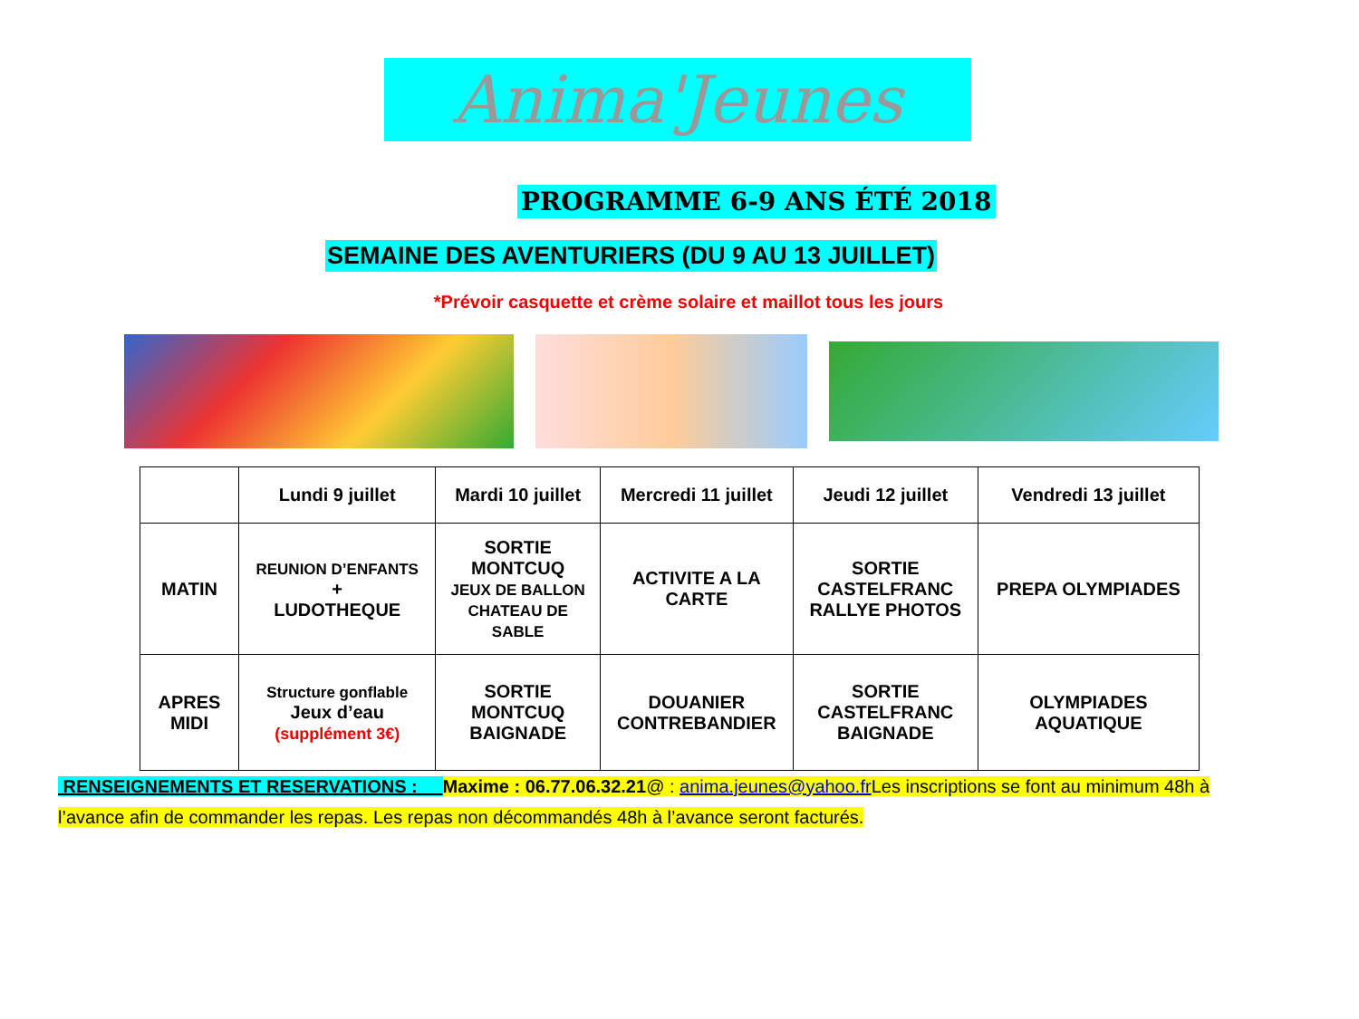Anima'Jeunes
PROGRAMME 6-9 ANS ÉTÉ 2018
SEMAINE DES AVENTURIERS (DU 9 AU 13 JUILLET)
*Prévoir casquette et crème solaire et maillot tous les jours
| | Lundi 9 juillet | Mardi 10 juillet | Mercredi 11 juillet | Jeudi 12 juillet | Vendredi 13 juillet |
| --- | --- | --- | --- | --- | --- |
| MATIN | REUNION D’ENFANTS + LUDOTHEQUE | SORTIE MONTCUQ JEUX DE BALLON CHATEAU DE SABLE | ACTIVITE A LA CARTE | SORTIE CASTELFRANC RALLYE PHOTOS | PREPA OLYMPIADES |
| APRES MIDI | Structure gonflable Jeux d’eau (supplément 3€) | SORTIE MONTCUQ BAIGNADE | DOUANIER CONTREBANDIER | SORTIE CASTELFRANC BAIGNADE | OLYMPIADES AQUATIQUE |
RENSEIGNEMENTS ET RESERVATIONS : Maxime : 06.77.06.32.21@ : anima.jeunes@yahoo.fr Les inscriptions se font au minimum 48h à l’avance afin de commander les repas. Les repas non décommandés 48h à l’avance seront facturés.